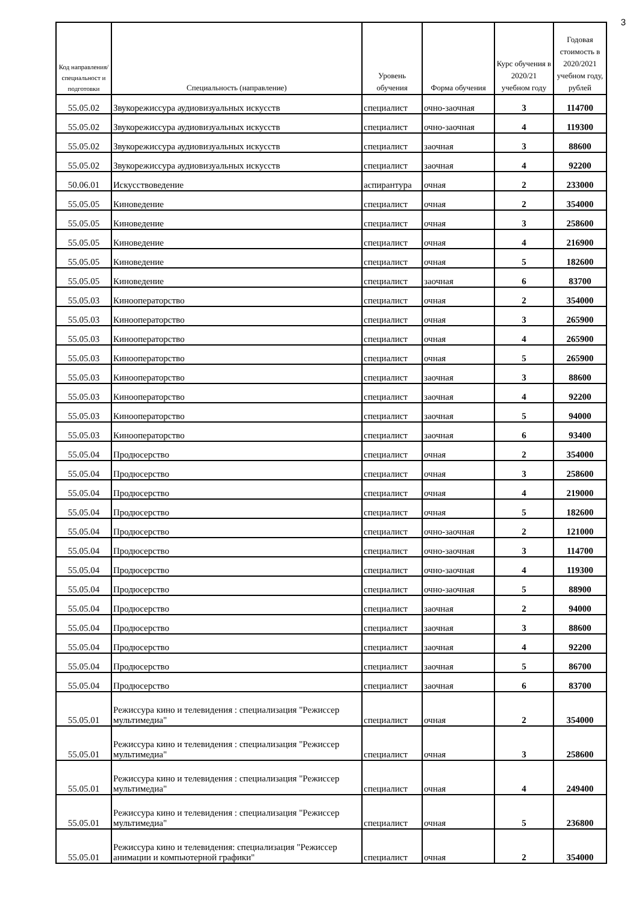3
| Код направления/ специальност и подготовки | Специальность (направление) | Уровень обучения | Форма обучения | Курс обучения в 2020/21 учебном году | Годовая стоимость в 2020/2021 учебном году, рублей |
| --- | --- | --- | --- | --- | --- |
| 55.05.02 | Звукорежиссура аудиовизуальных искусств | специалист | очно-заочная | 3 | 114700 |
| 55.05.02 | Звукорежиссура аудиовизуальных искусств | специалист | очно-заочная | 4 | 119300 |
| 55.05.02 | Звукорежиссура аудиовизуальных искусств | специалист | заочная | 3 | 88600 |
| 55.05.02 | Звукорежиссура аудиовизуальных искусств | специалист | заочная | 4 | 92200 |
| 50.06.01 | Искусствоведение | аспирантура | очная | 2 | 233000 |
| 55.05.05 | Киноведение | специалист | очная | 2 | 354000 |
| 55.05.05 | Киноведение | специалист | очная | 3 | 258600 |
| 55.05.05 | Киноведение | специалист | очная | 4 | 216900 |
| 55.05.05 | Киноведение | специалист | очная | 5 | 182600 |
| 55.05.05 | Киноведение | специалист | заочная | 6 | 83700 |
| 55.05.03 | Кинооператорство | специалист | очная | 2 | 354000 |
| 55.05.03 | Кинооператорство | специалист | очная | 3 | 265900 |
| 55.05.03 | Кинооператорство | специалист | очная | 4 | 265900 |
| 55.05.03 | Кинооператорство | специалист | очная | 5 | 265900 |
| 55.05.03 | Кинооператорство | специалист | заочная | 3 | 88600 |
| 55.05.03 | Кинооператорство | специалист | заочная | 4 | 92200 |
| 55.05.03 | Кинооператорство | специалист | заочная | 5 | 94000 |
| 55.05.03 | Кинооператорство | специалист | заочная | 6 | 93400 |
| 55.05.04 | Продюсерство | специалист | очная | 2 | 354000 |
| 55.05.04 | Продюсерство | специалист | очная | 3 | 258600 |
| 55.05.04 | Продюсерство | специалист | очная | 4 | 219000 |
| 55.05.04 | Продюсерство | специалист | очная | 5 | 182600 |
| 55.05.04 | Продюсерство | специалист | очно-заочная | 2 | 121000 |
| 55.05.04 | Продюсерство | специалист | очно-заочная | 3 | 114700 |
| 55.05.04 | Продюсерство | специалист | очно-заочная | 4 | 119300 |
| 55.05.04 | Продюсерство | специалист | очно-заочная | 5 | 88900 |
| 55.05.04 | Продюсерство | специалист | заочная | 2 | 94000 |
| 55.05.04 | Продюсерство | специалист | заочная | 3 | 88600 |
| 55.05.04 | Продюсерство | специалист | заочная | 4 | 92200 |
| 55.05.04 | Продюсерство | специалист | заочная | 5 | 86700 |
| 55.05.04 | Продюсерство | специалист | заочная | 6 | 83700 |
| 55.05.01 | Режиссура кино и телевидения : специализация "Режиссер мультимедиа" | специалист | очная | 2 | 354000 |
| 55.05.01 | Режиссура кино и телевидения : специализация "Режиссер мультимедиа" | специалист | очная | 3 | 258600 |
| 55.05.01 | Режиссура кино и телевидения : специализация "Режиссер мультимедиа" | специалист | очная | 4 | 249400 |
| 55.05.01 | Режиссура кино и телевидения : специализация "Режиссер мультимедиа" | специалист | очная | 5 | 236800 |
| 55.05.01 | Режиссура кино и телевидения: специализация "Режиссер анимации и компьютерной графики" | специалист | очная | 2 | 354000 |